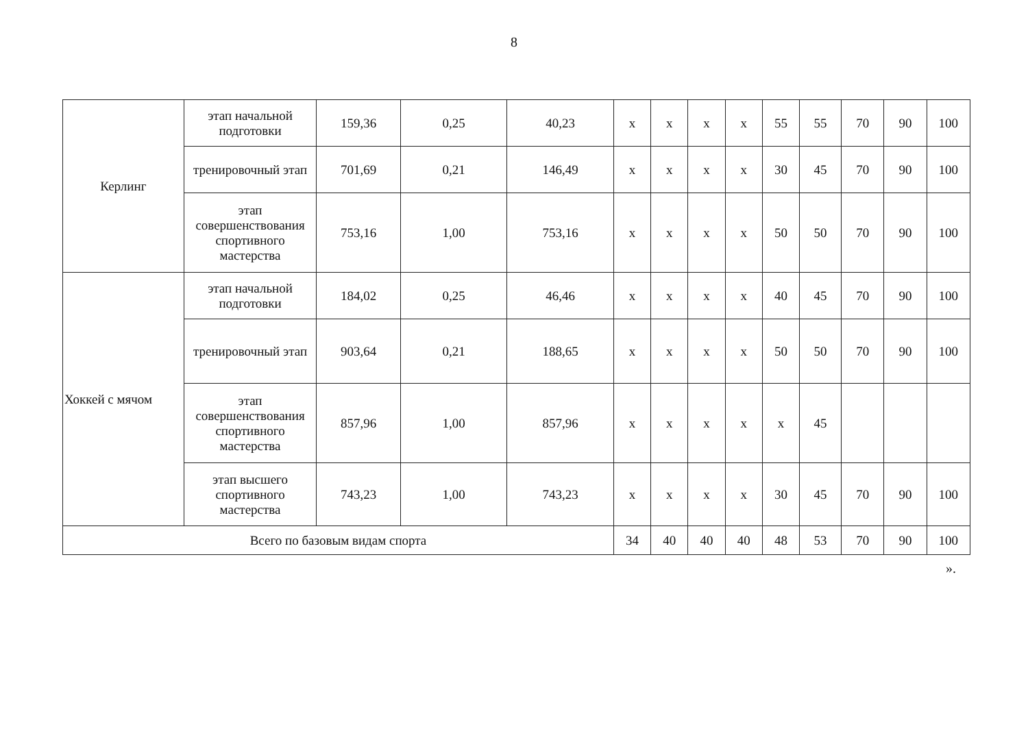8
| Керлинг | этап начальной подготовки | 159,36 | 0,25 | 40,23 | х | х | х | х | 55 | 55 | 70 | 90 | 100 |
| | тренировочный этап | 701,69 | 0,21 | 146,49 | х | х | х | х | 30 | 45 | 70 | 90 | 100 |
| | этап совершенствования спортивного мастерства | 753,16 | 1,00 | 753,16 | х | х | х | х | 50 | 50 | 70 | 90 | 100 |
| Хоккей с мячом | этап начальной подготовки | 184,02 | 0,25 | 46,46 | х | х | х | х | 40 | 45 | 70 | 90 | 100 |
| | тренировочный этап | 903,64 | 0,21 | 188,65 | х | х | х | х | 50 | 50 | 70 | 90 | 100 |
| | этап совершенствования спортивного мастерства | 857,96 | 1,00 | 857,96 | х | х | х | х | х | 45 | | | |
| | этап высшего спортивного мастерства | 743,23 | 1,00 | 743,23 | х | х | х | х | 30 | 45 | 70 | 90 | 100 |
| Всего по базовым видам спорта | | | | | 34 | 40 | 40 | 40 | 48 | 53 | 70 | 90 | 100 |
».